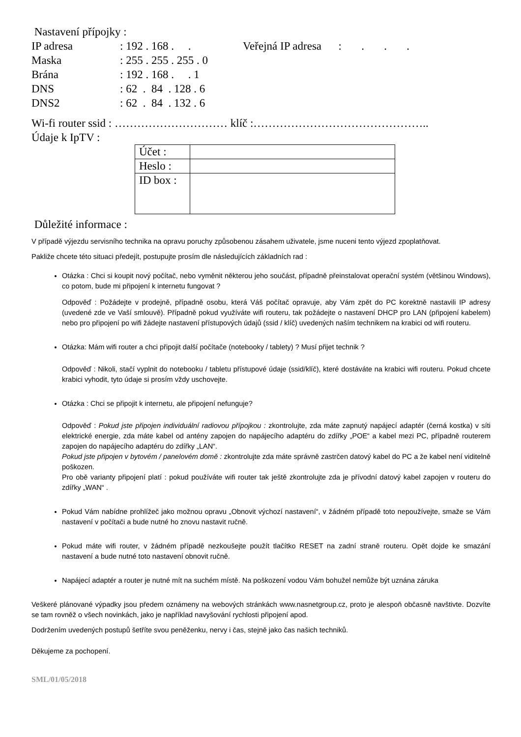Nastavení přípojky :
IP adresa: 192 . 168 . . Veřejná IP adresa : . . .
Maska: 255 . 255 . 255 . 0
Brána: 192 . 168 . . 1
DNS: 62 . 84 . 128 . 6
DNS2: 62 . 84 . 132 . 6
Wi-fi router ssid : ………………………… klíč :………………………………………..
Údaje k IpTV :
| Účet : | |
| Heslo : | |
| ID box : | |
Důležité informace :
V případě výjezdu servisního technika na opravu poruchy způsobenou zásahem uživatele, jsme nuceni tento výjezd zpoplatňovat.
Pakliže chcete této situaci předejít, postupujte prosím dle následujících základních rad :
Otázka : Chci si koupit nový počítač, nebo vyměnit některou jeho součást, případně přeinstalovat operační systém (většinou Windows), co potom, bude mi připojení k internetu fungovat ?
Odpověď : Požádejte v prodejně, případně osobu, která Váš počítač opravuje, aby Vám zpět do PC korektně nastavili IP adresy (uvedené zde ve Vaší smlouvě). Případně pokud využíváte wifi routeru, tak požádejte o nastavení DHCP pro LAN (připojení kabelem) nebo pro připojení po wifi žádejte nastavení přístupových údajů (ssid / klíč) uvedených naším technikem na krabici od wifi routeru.
Otázka: Mám wifi router a chci připojit další počítače (notebooky / tablety) ? Musí přijet technik ?
Odpověď : Nikoli, stačí vyplnit do notebooku / tabletu přístupové údaje (ssid/klíč), které dostáváte na krabici wifi routeru. Pokud chcete krabici vyhodit, tyto údaje si prosím vždy uschovejte.
Otázka : Chci se připojit k internetu, ale připojení nefunguje?
Odpověď : Pokud jste připojen individuální radiovou přípojkou : zkontrolujte, zda máte zapnutý napájecí adaptér (černá kostka) v síti elektrické energie, zda máte kabel od antény zapojen do napájecího adaptéru do zdířky „POE“ a kabel mezi PC, případně routerem zapojen do napájecího adaptéru do zdířky „LAN“.
Pokud jste připojen v bytovém / panelovém domě : zkontrolujte zda máte správně zastrčen datový kabel do PC a že kabel není viditelně poškozen.
Pro obě varianty připojení platí : pokud používáte wifi router tak ještě zkontrolujte zda je přívodní datový kabel zapojen v routeru do zdířky „WAN“ .
Pokud Vám nabídne prohlížeč jako možnou opravu „Obnovit výchozí nastavení“, v žádném případě toto nepoužívejte, smaže se Vám nastavení v počítači a bude nutné ho znovu nastavit ručně.
Pokud máte wifi router, v žádném případě nezkoušejte použít tlačítko RESET na zadní straně routeru. Opět dojde ke smazání nastavení a bude nutné toto nastavení obnovit ručně.
Napájecí adaptér a router je nutné mít na suchém místě. Na poškození vodou Vám bohužel nemůže být uznána záruka
Veškeré plánované výpadky jsou předem oznámeny na webových stránkách www.nasnetgroup.cz, proto je alespoň občasně navštivte. Dozvíte se tam rovněž o všech novinkách, jako je například navyšování rychlosti připojení apod.
Dodržením uvedených postupů šetříte svou peněženku, nervy i čas, stejně jako čas našich techniků.
Děkujeme za pochopení.
SML/01/05/2018